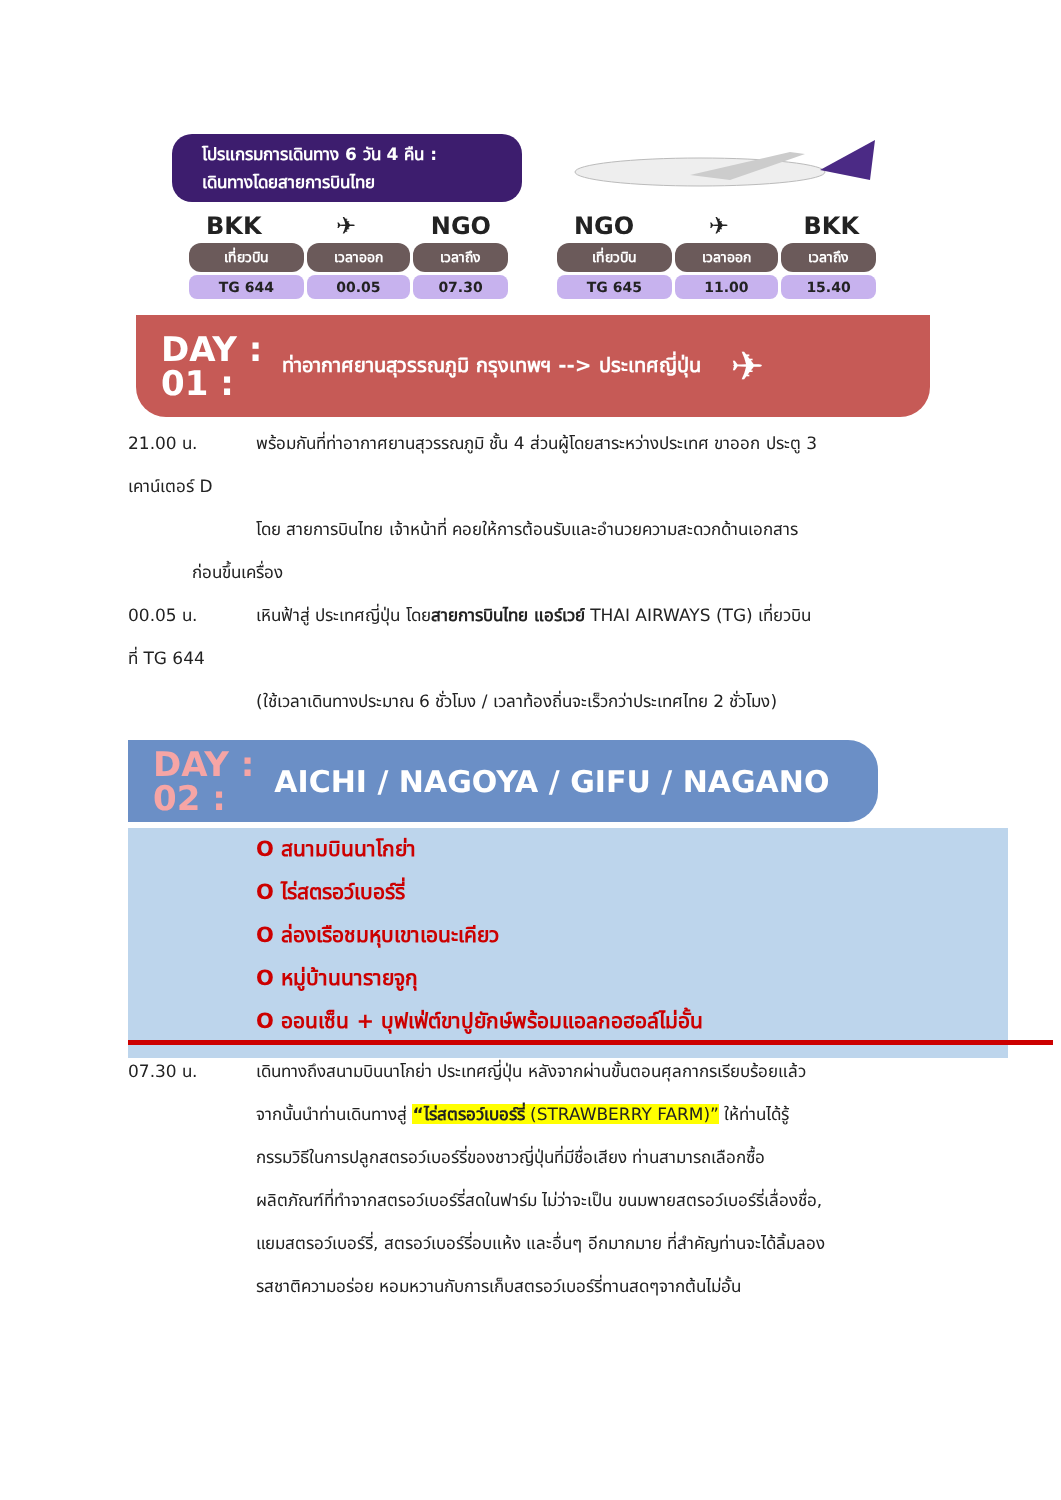โปรแกรมการเดินทาง 6 วัน 4 คืน :
เดินทางโดยสายการบินไทย
BKK ✈ NGO
| เที่ยวบิน | เวลาออก | เวลาถึง |
| --- | --- | --- |
| TG 644 | 00.05 | 07.30 |
NGO ✈ BKK
| เที่ยวบิน | เวลาออก | เวลาถึง |
| --- | --- | --- |
| TG 645 | 11.00 | 15.40 |
DAY :
01 :
ท่าอากาศยานสุวรรณภูมิ กรุงเทพฯ --> ประเทศญี่ปุ่น ✈
21.00 น. พร้อมกันที่ท่าอากาศยานสุวรรณภูมิ ชั้น 4 ส่วนผู้โดยสาระหว่างประเทศ ขาออก ประตู 3
เคาน์เตอร์ D
โดย สายการบินไทย เจ้าหน้าที่ คอยให้การต้อนรับและอำนวยความสะดวกด้านเอกสาร
ก่อนขึ้นเครื่อง
00.05 น. เหินฟ้าสู่ ประเทศญี่ปุ่น โดยสายการบินไทย แอร์เวย์ THAI AIRWAYS (TG) เที่ยวบิน
ที่ TG 644
(ใช้เวลาเดินทางประมาณ 6 ชั่วโมง / เวลาท้องถิ่นจะเร็วกว่าประเทศไทย 2 ชั่วโมง)
DAY :
02 :
AICHI / NAGOYA / GIFU / NAGANO
O สนามบินนาโกย่า
O ไร่สตรอว์เบอร์รี่
O ล่องเรือชมหุบเขาเอนะเคียว
O หมู่บ้านนารายจูกุ
O ออนเซ็น + บุฟเฟ่ต์ขาปูยักษ์พร้อมแอลกอฮอล์ไม่อั้น
07.30 น. เดินทางถึงสนามบินนาโกย่า ประเทศญี่ปุ่น หลังจากผ่านขั้นตอนศุลกากรเรียบร้อยแล้ว
จากนั้นนำท่านเดินทางสู่ “ไร่สตรอว์เบอร์รี่ (STRAWBERRY FARM)” ให้ท่านได้รู้
กรรมวิธีในการปลูกสตรอว์เบอร์รี่ของชาวญี่ปุ่นที่มีชื่อเสียง ท่านสามารถเลือกซื้อ
ผลิตภัณฑ์ที่ทำจากสตรอว์เบอร์รี่สดในฟาร์ม ไม่ว่าจะเป็น ขนมพายสตรอว์เบอร์รี่เลื่องชื่อ,
แยมสตรอว์เบอร์รี่, สตรอว์เบอร์รี่อบแห้ง และอื่นๆ อีกมากมาย ที่สำคัญท่านจะได้ลิ้มลอง
รสชาติความอร่อย หอมหวานกับการเก็บสตรอว์เบอร์รี่ทานสดๆจากต้นไม่อั้น